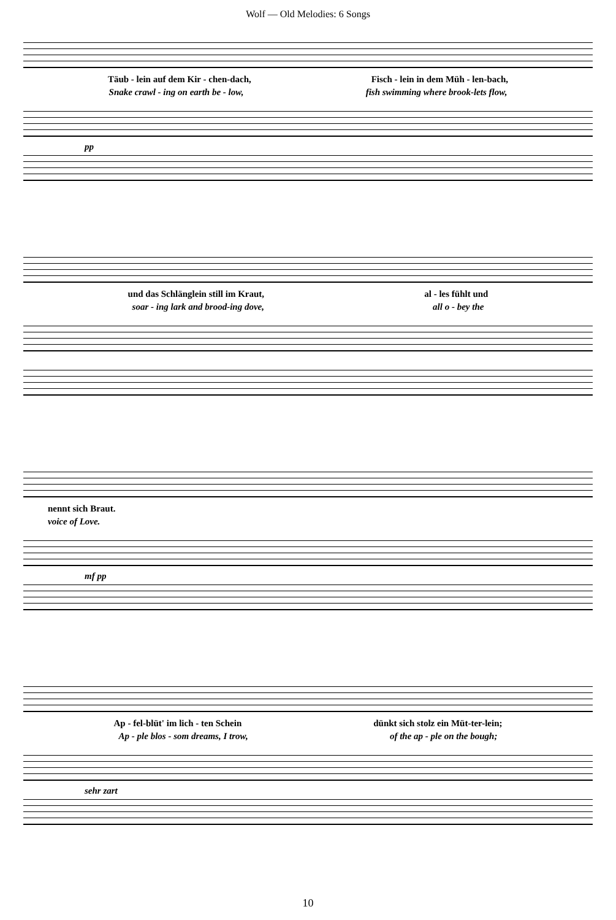Wolf — Old Melodies: 6 Songs
Täub - lein auf dem Kir - chen-dach, Fisch - lein in dem Müh - len-bach,
Snake crawl - ing on earth be - low, fish swimming where brook-lets flow,
pp
und das Schlänglein still im Kraut, al - les fühlt und
soar - ing lark and brood-ing dove, all o - bey the
nennt sich Braut.
voice of Love.
mf pp
Ap - fel-blüt' im lich - ten Schein dünkt sich stolz ein Müt-ter-lein;
Ap - ple blos - som dreams, I trow, of the ap - ple on the bough;
sehr zart
10